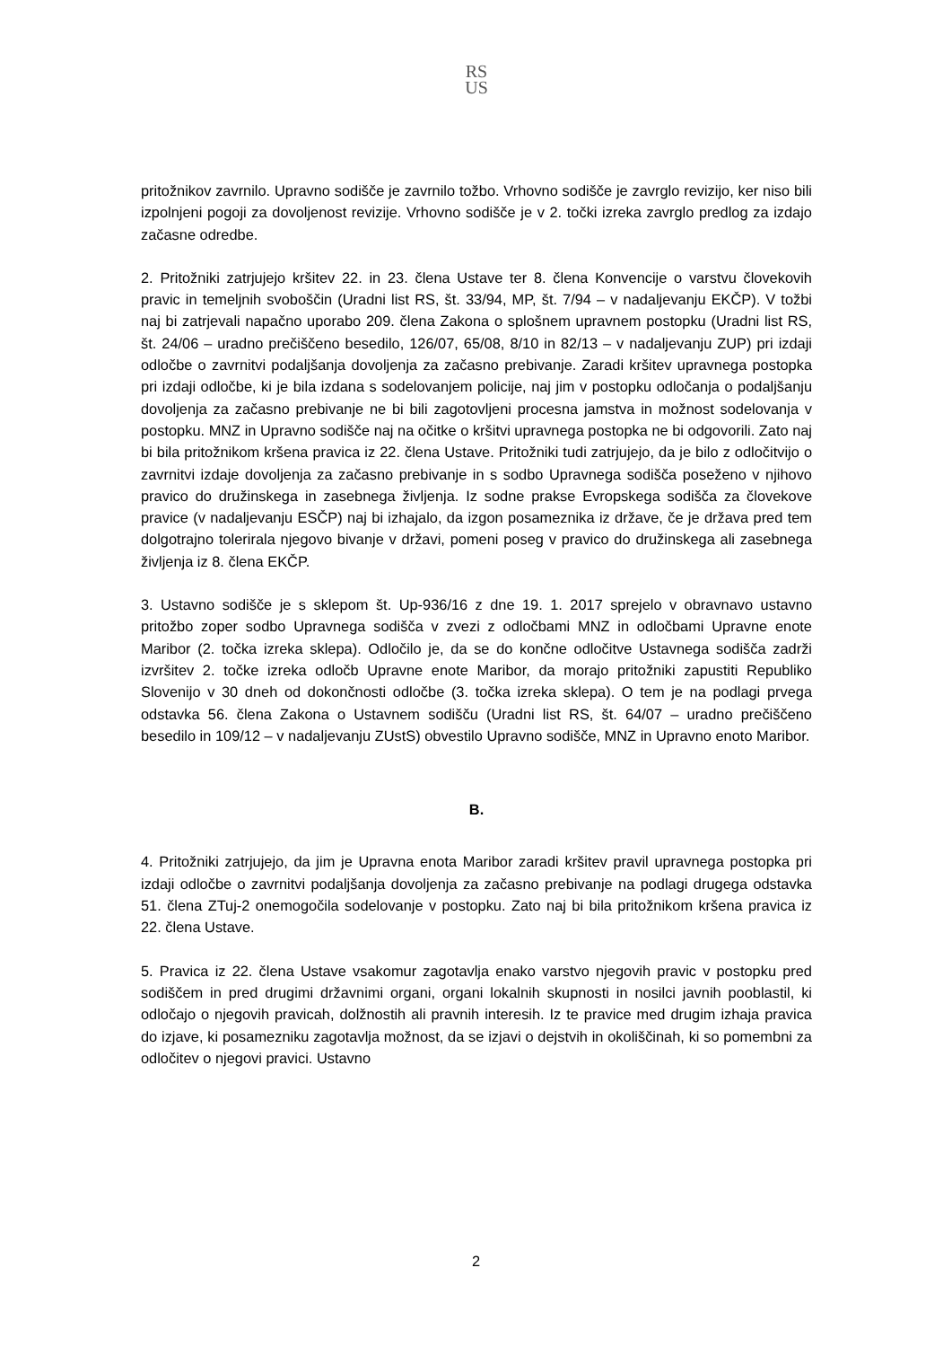RS
US
pritožnikov zavrnilo. Upravno sodišče je zavrnilo tožbo. Vrhovno sodišče je zavrglo revizijo, ker niso bili izpolnjeni pogoji za dovoljenost revizije. Vrhovno sodišče je v 2. točki izreka zavrglo predlog za izdajo začasne odredbe.
2. Pritožniki zatrjujejo kršitev 22. in 23. člena Ustave ter 8. člena Konvencije o varstvu človekovih pravic in temeljnih svoboščin (Uradni list RS, št. 33/94, MP, št. 7/94 – v nadaljevanju EKČP). V tožbi naj bi zatrjevali napačno uporabo 209. člena Zakona o splošnem upravnem postopku (Uradni list RS, št. 24/06 – uradno prečiščeno besedilo, 126/07, 65/08, 8/10 in 82/13 – v nadaljevanju ZUP) pri izdaji odločbe o zavrnitvi podaljšanja dovoljenja za začasno prebivanje. Zaradi kršitev upravnega postopka pri izdaji odločbe, ki je bila izdana s sodelovanjem policije, naj jim v postopku odločanja o podaljšanju dovoljenja za začasno prebivanje ne bi bili zagotovljeni procesna jamstva in možnost sodelovanja v postopku. MNZ in Upravno sodišče naj na očitke o kršitvi upravnega postopka ne bi odgovorili. Zato naj bi bila pritožnikom kršena pravica iz 22. člena Ustave. Pritožniki tudi zatrjujejo, da je bilo z odločitvijo o zavrnitvi izdaje dovoljenja za začasno prebivanje in s sodbo Upravnega sodišča poseženo v njihovo pravico do družinskega in zasebnega življenja. Iz sodne prakse Evropskega sodišča za človekove pravice (v nadaljevanju ESČP) naj bi izhajalo, da izgon posameznika iz države, če je država pred tem dolgotrajno tolerirala njegovo bivanje v državi, pomeni poseg v pravico do družinskega ali zasebnega življenja iz 8. člena EKČP.
3. Ustavno sodišče je s sklepom št. Up-936/16 z dne 19. 1. 2017 sprejelo v obravnavo ustavno pritožbo zoper sodbo Upravnega sodišča v zvezi z odločbami MNZ in odločbami Upravne enote Maribor (2. točka izreka sklepa). Odločilo je, da se do končne odločitve Ustavnega sodišča zadrži izvršitev 2. točke izreka odločb Upravne enote Maribor, da morajo pritožniki zapustiti Republiko Slovenijo v 30 dneh od dokončnosti odločbe (3. točka izreka sklepa). O tem je na podlagi prvega odstavka 56. člena Zakona o Ustavnem sodišču (Uradni list RS, št. 64/07 – uradno prečiščeno besedilo in 109/12 – v nadaljevanju ZUstS) obvestilo Upravno sodišče, MNZ in Upravno enoto Maribor.
B.
4. Pritožniki zatrjujejo, da jim je Upravna enota Maribor zaradi kršitev pravil upravnega postopka pri izdaji odločbe o zavrnitvi podaljšanja dovoljenja za začasno prebivanje na podlagi drugega odstavka 51. člena ZTuj-2 onemogočila sodelovanje v postopku. Zato naj bi bila pritožnikom kršena pravica iz 22. člena Ustave.
5. Pravica iz 22. člena Ustave vsakomur zagotavlja enako varstvo njegovih pravic v postopku pred sodiščem in pred drugimi državnimi organi, organi lokalnih skupnosti in nosilci javnih pooblastil, ki odločajo o njegovih pravicah, dolžnostih ali pravnih interesih. Iz te pravice med drugim izhaja pravica do izjave, ki posamezniku zagotavlja možnost, da se izjavi o dejstvih in okoliščinah, ki so pomembni za odločitev o njegovi pravici. Ustavno
2